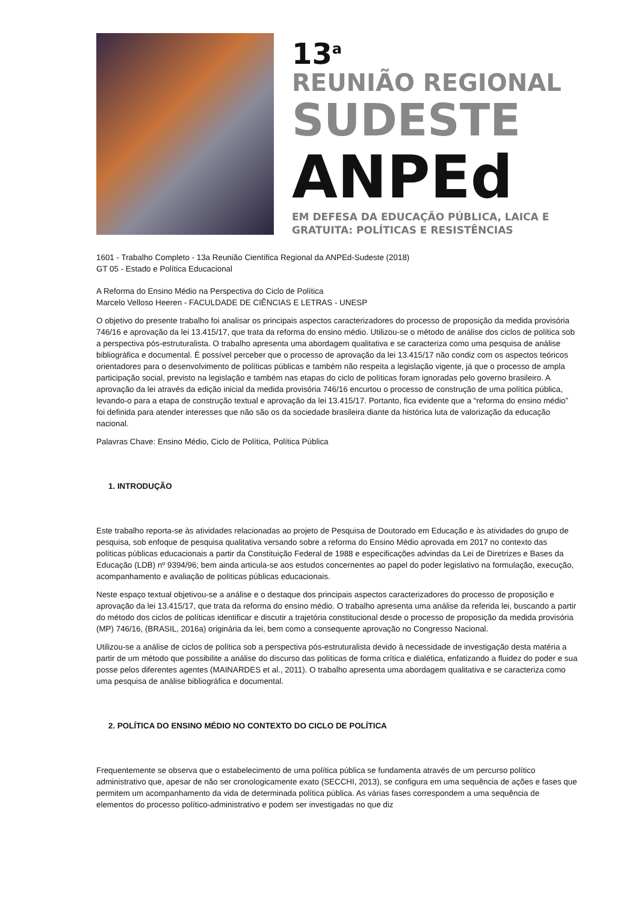13<sup>a</sup>
REUNIÃO REGIONAL
SUDESTE
ANPEd
EM DEFESA DA EDUCAÇÃO PÚBLICA, LAICA E GRATUITA: POLÍTICAS E RESISTÊNCIAS
1601 - Trabalho Completo - 13a Reunião Científica Regional da ANPEd-Sudeste (2018)
GT 05 - Estado e Política Educacional
A Reforma do Ensino Médio na Perspectiva do Ciclo de Política
Marcelo Velloso Heeren - FACULDADE DE CIÊNCIAS E LETRAS - UNESP
O objetivo do presente trabalho foi analisar os principais aspectos caracterizadores do processo de proposição da medida provisória 746/16 e aprovação da lei 13.415/17, que trata da reforma do ensino médio. Utilizou-se o método de análise dos ciclos de política sob a perspectiva pós-estruturalista. O trabalho apresenta uma abordagem qualitativa e se caracteriza como uma pesquisa de análise bibliográfica e documental. É possível perceber que o processo de aprovação da lei 13.415/17 não condiz com os aspectos teóricos orientadores para o desenvolvimento de políticas públicas e também não respeita a legislação vigente, já que o processo de ampla participação social, previsto na legislação e também nas etapas do ciclo de políticas foram ignoradas pelo governo brasileiro. A aprovação da lei através da edição inicial da medida provisória 746/16 encurtou o processo de construção de uma política pública, levando-o para a etapa de construção textual e aprovação da lei 13.415/17. Portanto, fica evidente que a “reforma do ensino médio” foi definida para atender interesses que não são os da sociedade brasileira diante da histórica luta de valorização da educação nacional.
Palavras Chave: Ensino Médio, Ciclo de Política, Política Pública
1. INTRODUÇÃO
Este trabalho reporta-se às atividades relacionadas ao projeto de Pesquisa de Doutorado em Educação e às atividades do grupo de pesquisa, sob enfoque de pesquisa qualitativa versando sobre a reforma do Ensino Médio aprovada em 2017 no contexto das políticas públicas educacionais a partir da Constituição Federal de 1988 e especificações advindas da Lei de Diretrizes e Bases da Educação (LDB) nº 9394/96; bem ainda articula-se aos estudos concernentes ao papel do poder legislativo na formulação, execução, acompanhamento e avaliação de políticas públicas educacionais.
Neste espaço textual objetivou-se a análise e o destaque dos principais aspectos caracterizadores do processo de proposição e aprovação da lei 13.415/17, que trata da reforma do ensino médio. O trabalho apresenta uma análise da referida lei, buscando a partir do método dos ciclos de políticas identificar e discutir a trajetória constitucional desde o processo de proposição da medida provisória (MP) 746/16, (BRASIL, 2016a) originária da lei, bem como a consequente aprovação no Congresso Nacional.
Utilizou-se a análise de ciclos de política sob a perspectiva pós-estruturalista devido à necessidade de investigação desta matéria a partir de um método que possibilite a análise do discurso das políticas de forma crítica e dialética, enfatizando a fluidez do poder e sua posse pelos diferentes agentes (MAINARDES et al., 2011). O trabalho apresenta uma abordagem qualitativa e se caracteriza como uma pesquisa de análise bibliográfica e documental.
2. POLÍTICA DO ENSINO MÉDIO NO CONTEXTO DO CICLO DE POLÍTICA
Frequentemente se observa que o estabelecimento de uma política pública se fundamenta através de um percurso político administrativo que, apesar de não ser cronologicamente exato (SECCHI, 2013), se configura em uma sequência de ações e fases que permitem um acompanhamento da vida de determinada política pública. As várias fases correspondem a uma sequência de elementos do processo político-administrativo e podem ser investigadas no que diz